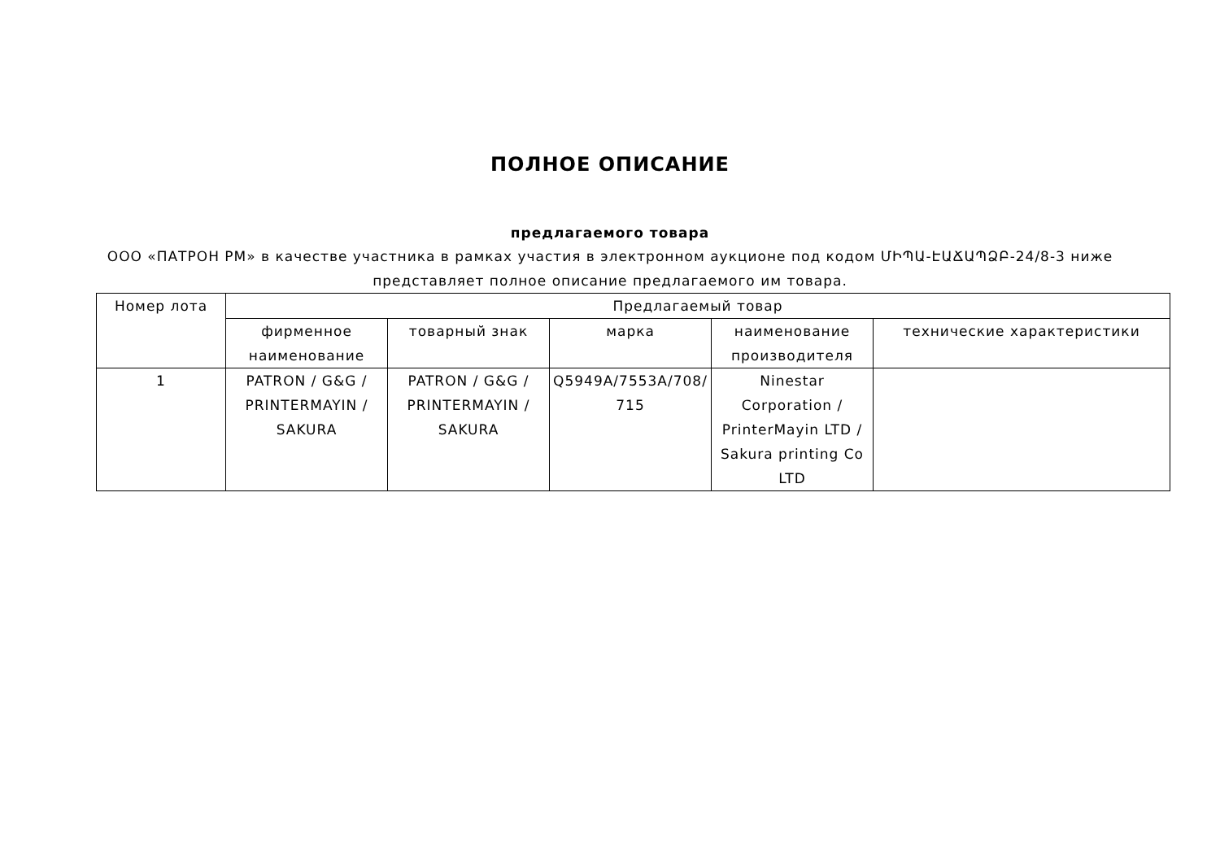ПОЛНОЕ ОПИСАНИЕ
предлагаемого товара
ООО «ПАТРОН РМ» в качестве участника в рамках участия в электронном аукционе под кодом ՄԻՊԱ-ԷԱՃԱՊՁԲ-24/8-3 ниже представляет полное описание предлагаемого им товара.
| Номер лота | Предлагаемый товар | | | | |
| --- | --- | --- | --- | --- | --- |
| | фирменное наименование | товарный знак | марка | наименование производителя | технические характеристики |
| 1 | PATRON / G&G / PRINTERMAYIN / SAKURA | PATRON / G&G / PRINTERMAYIN / SAKURA | Q5949A/7553A/708/ 715 | Ninestar Corporation / PrinterMayin LTD / Sakura printing Co LTD | |